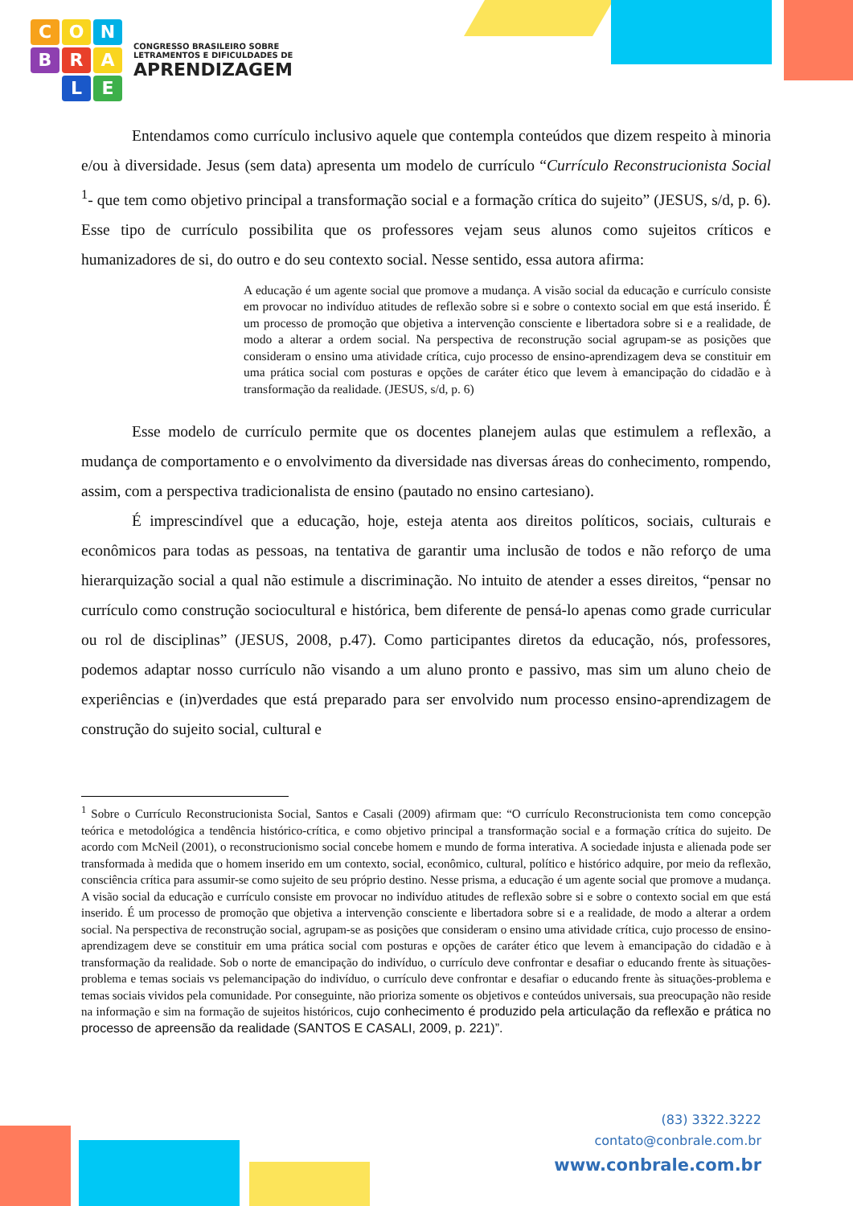C
O
N
B
R
A
L
E
CONGRESSO BRASILEIRO SOBRE
LETRAMENTOS E DIFICULDADES DE
APRENDIZAGEM
Entendamos como currículo inclusivo aquele que contempla conteúdos que dizem respeito à minoria e/ou à diversidade. Jesus (sem data) apresenta um modelo de currículo “Currículo Reconstrucionista Social <sup>1</sup>- que tem como objetivo principal a transformação social e a formação crítica do sujeito” (JESUS, s/d, p. 6). Esse tipo de currículo possibilita que os professores vejam seus alunos como sujeitos críticos e humanizadores de si, do outro e do seu contexto social. Nesse sentido, essa autora afirma:
A educação é um agente social que promove a mudança. A visão social da educação e currículo consiste em provocar no indivíduo atitudes de reflexão sobre si e sobre o contexto social em que está inserido. É um processo de promoção que objetiva a intervenção consciente e libertadora sobre si e a realidade, de modo a alterar a ordem social. Na perspectiva de reconstrução social agrupam-se as posições que consideram o ensino uma atividade crítica, cujo processo de ensino-aprendizagem deva se constituir em uma prática social com posturas e opções de caráter ético que levem à emancipação do cidadão e à transformação da realidade. (JESUS, s/d, p. 6)
Esse modelo de currículo permite que os docentes planejem aulas que estimulem a reflexão, a mudança de comportamento e o envolvimento da diversidade nas diversas áreas do conhecimento, rompendo, assim, com a perspectiva tradicionalista de ensino (pautado no ensino cartesiano).
É imprescindível que a educação, hoje, esteja atenta aos direitos políticos, sociais, culturais e econômicos para todas as pessoas, na tentativa de garantir uma inclusão de todos e não reforço de uma hierarquização social a qual não estimule a discriminação. No intuito de atender a esses direitos, “pensar no currículo como construção sociocultural e histórica, bem diferente de pensá-lo apenas como grade curricular ou rol de disciplinas” (JESUS, 2008, p.47). Como participantes diretos da educação, nós, professores, podemos adaptar nosso currículo não visando a um aluno pronto e passivo, mas sim um aluno cheio de experiências e (in)verdades que está preparado para ser envolvido num processo ensino-aprendizagem de construção do sujeito social, cultural e
<sup>1</sup> Sobre o Currículo Reconstrucionista Social, Santos e Casali (2009) afirmam que: “O currículo Reconstrucionista tem como concepção teórica e metodológica a tendência histórico-crítica, e como objetivo principal a transformação social e a formação crítica do sujeito. De acordo com McNeil (2001), o reconstrucionismo social concebe homem e mundo de forma interativa. A sociedade injusta e alienada pode ser transformada à medida que o homem inserido em um contexto, social, econômico, cultural, político e histórico adquire, por meio da reflexão, consciência crítica para assumir-se como sujeito de seu próprio destino. Nesse prisma, a educação é um agente social que promove a mudança. A visão social da educação e currículo consiste em provocar no indivíduo atitudes de reflexão sobre si e sobre o contexto social em que está inserido. É um processo de promoção que objetiva a intervenção consciente e libertadora sobre si e a realidade, de modo a alterar a ordem social. Na perspectiva de reconstrução social, agrupam-se as posições que consideram o ensino uma atividade crítica, cujo processo de ensino-aprendizagem deve se constituir em uma prática social com posturas e opções de caráter ético que levem à emancipação do cidadão e à transformação da realidade. Sob o norte de emancipação do indivíduo, o currículo deve confrontar e desafiar o educando frente às situações-problema e temas sociais vs pelemancipação do indivíduo, o currículo deve confrontar e desafiar o educando frente às situações-problema e temas sociais vividos pela comunidade. Por conseguinte, não prioriza somente os objetivos e conteúdos universais, sua preocupação não reside na informação e sim na formação de sujeitos históricos, cujo conhecimento é produzido pela articulação da reflexão e prática no processo de apreensão da realidade (SANTOS E CASALI, 2009, p. 221)”.
(83) 3322.3222
contato@conbrale.com.br
www.conbrale.com.br